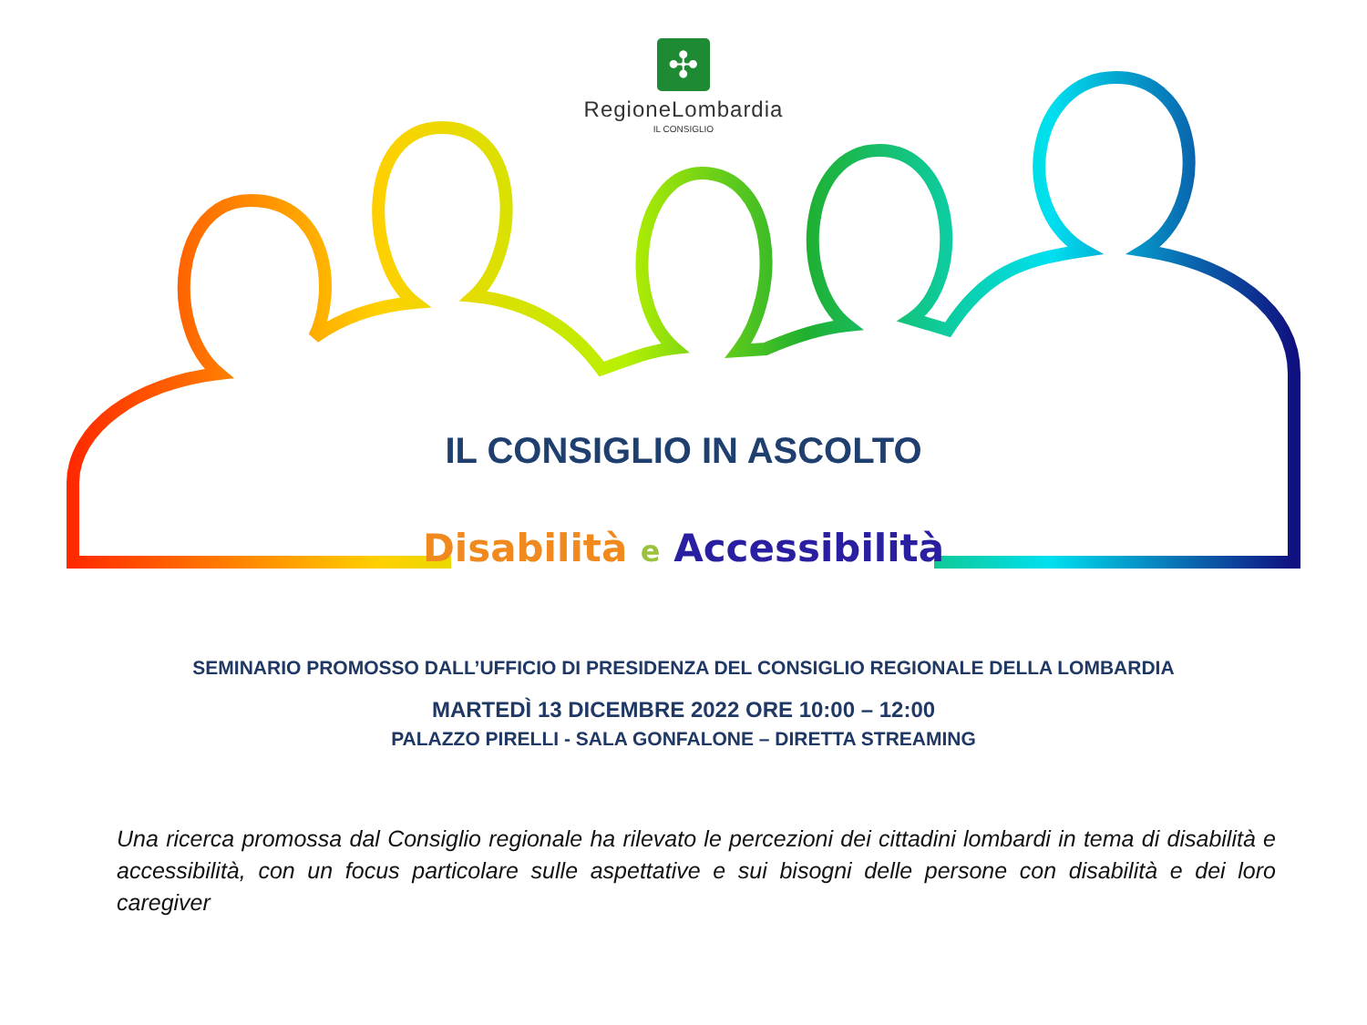✣
RegioneLombardia
IL CONSIGLIO
IL CONSIGLIO IN ASCOLTO
Disabilità e Accessibilità
SEMINARIO PROMOSSO DALL’UFFICIO DI PRESIDENZA DEL CONSIGLIO REGIONALE DELLA LOMBARDIA
MARTEDÌ 13 DICEMBRE 2022 ORE 10:00 – 12:00
PALAZZO PIRELLI - SALA GONFALONE – DIRETTA STREAMING
Una ricerca promossa dal Consiglio regionale ha rilevato le percezioni dei cittadini lombardi in tema di disabilità e accessibilità, con un focus particolare sulle aspettative e sui bisogni delle persone con disabilità e dei loro caregiver